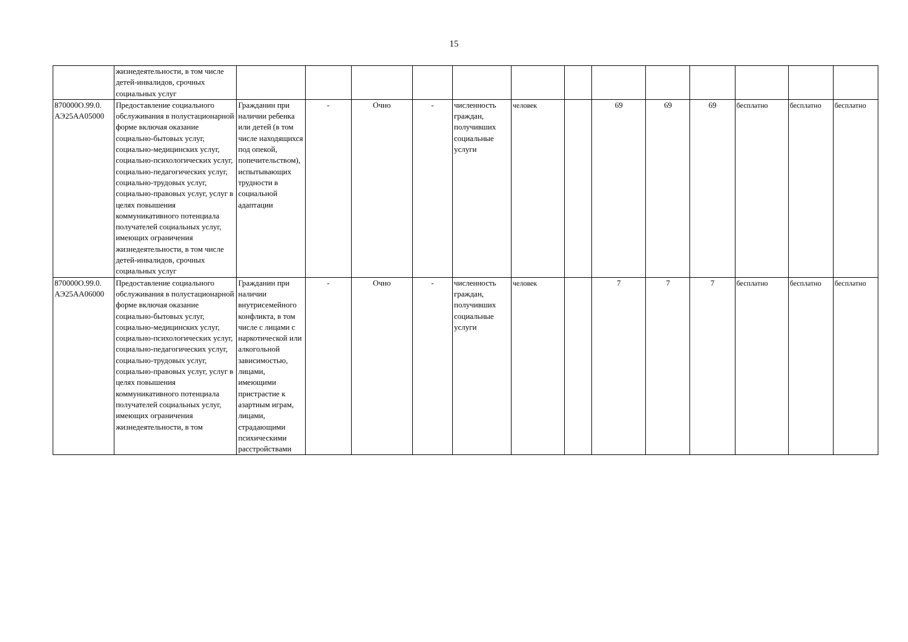15
| | жизнедеятельности, в том числе детей-инвалидов, срочных социальных услуг | | | | | | | | | | | | | |
| 870000О.99.0. АЭ25АА05000 | Предоставление социального обслуживания в полустационарной форме включая оказание социально-бытовых услуг, социально-медицинских услуг, социально-психологических услуг, социально-педагогических услуг, социально-трудовых услуг, социально-правовых услуг, услуг в целях повышения коммуникативного потенциала получателей социальных услуг, имеющих ограничения жизнедеятельности, в том числе детей-инвалидов, срочных социальных услуг | Гражданин при наличии ребенка или детей (в том числе находящихся под опекой, попечительством), испытывающих трудности в социальной адаптации | - | Очно | - | численность граждан, получивших социальные услуги | человек | | 69 | 69 | 69 | бесплатно | бесплатно | бесплатно |
| 870000О.99.0. АЭ25АА06000 | Предоставление социального обслуживания в полустационарной форме включая оказание социально-бытовых услуг, социально-медицинских услуг, социально-психологических услуг, социально-педагогических услуг, социально-трудовых услуг, социально-правовых услуг, услуг в целях повышения коммуникативного потенциала получателей социальных услуг, имеющих ограничения жизнедеятельности, в том | Гражданин при наличии внутрисемейного конфликта, в том числе с лицами с наркотической или алкогольной зависимостью, лицами, имеющими пристрастие к азартным играм, лицами, страдающими психическими расстройствами | - | Очно | - | численность граждан, получивших социальные услуги | человек | | 7 | 7 | 7 | бесплатно | бесплатно | бесплатно |